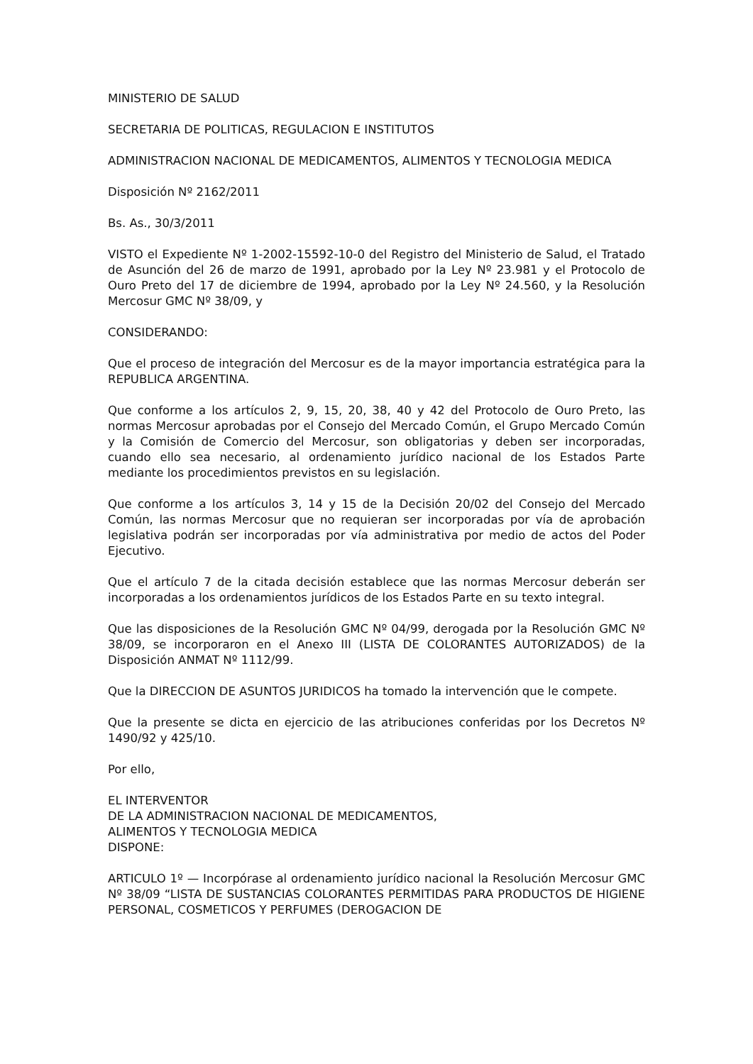MINISTERIO DE SALUD
SECRETARIA DE POLITICAS, REGULACION E INSTITUTOS
ADMINISTRACION NACIONAL DE MEDICAMENTOS, ALIMENTOS Y TECNOLOGIA MEDICA
Disposición Nº 2162/2011
Bs. As., 30/3/2011
VISTO el Expediente Nº 1-2002-15592-10-0 del Registro del Ministerio de Salud, el Tratado de Asunción del 26 de marzo de 1991, aprobado por la Ley Nº 23.981 y el Protocolo de Ouro Preto del 17 de diciembre de 1994, aprobado por la Ley Nº 24.560, y la Resolución Mercosur GMC Nº 38/09, y
CONSIDERANDO:
Que el proceso de integración del Mercosur es de la mayor importancia estratégica para la REPUBLICA ARGENTINA.
Que conforme a los artículos 2, 9, 15, 20, 38, 40 y 42 del Protocolo de Ouro Preto, las normas Mercosur aprobadas por el Consejo del Mercado Común, el Grupo Mercado Común y la Comisión de Comercio del Mercosur, son obligatorias y deben ser incorporadas, cuando ello sea necesario, al ordenamiento jurídico nacional de los Estados Parte mediante los procedimientos previstos en su legislación.
Que conforme a los artículos 3, 14 y 15 de la Decisión 20/02 del Consejo del Mercado Común, las normas Mercosur que no requieran ser incorporadas por vía de aprobación legislativa podrán ser incorporadas por vía administrativa por medio de actos del Poder Ejecutivo.
Que el artículo 7 de la citada decisión establece que las normas Mercosur deberán ser incorporadas a los ordenamientos jurídicos de los Estados Parte en su texto integral.
Que las disposiciones de la Resolución GMC Nº 04/99, derogada por la Resolución GMC Nº 38/09, se incorporaron en el Anexo III (LISTA DE COLORANTES AUTORIZADOS) de la Disposición ANMAT Nº 1112/99.
Que la DIRECCION DE ASUNTOS JURIDICOS ha tomado la intervención que le compete.
Que la presente se dicta en ejercicio de las atribuciones conferidas por los Decretos Nº 1490/92 y 425/10.
Por ello,
EL INTERVENTOR
DE LA ADMINISTRACION NACIONAL DE MEDICAMENTOS,
ALIMENTOS Y TECNOLOGIA MEDICA
DISPONE:
ARTICULO 1º — Incorpórase al ordenamiento jurídico nacional la Resolución Mercosur GMC Nº 38/09 “LISTA DE SUSTANCIAS COLORANTES PERMITIDAS PARA PRODUCTOS DE HIGIENE PERSONAL, COSMETICOS Y PERFUMES (DEROGACION DE